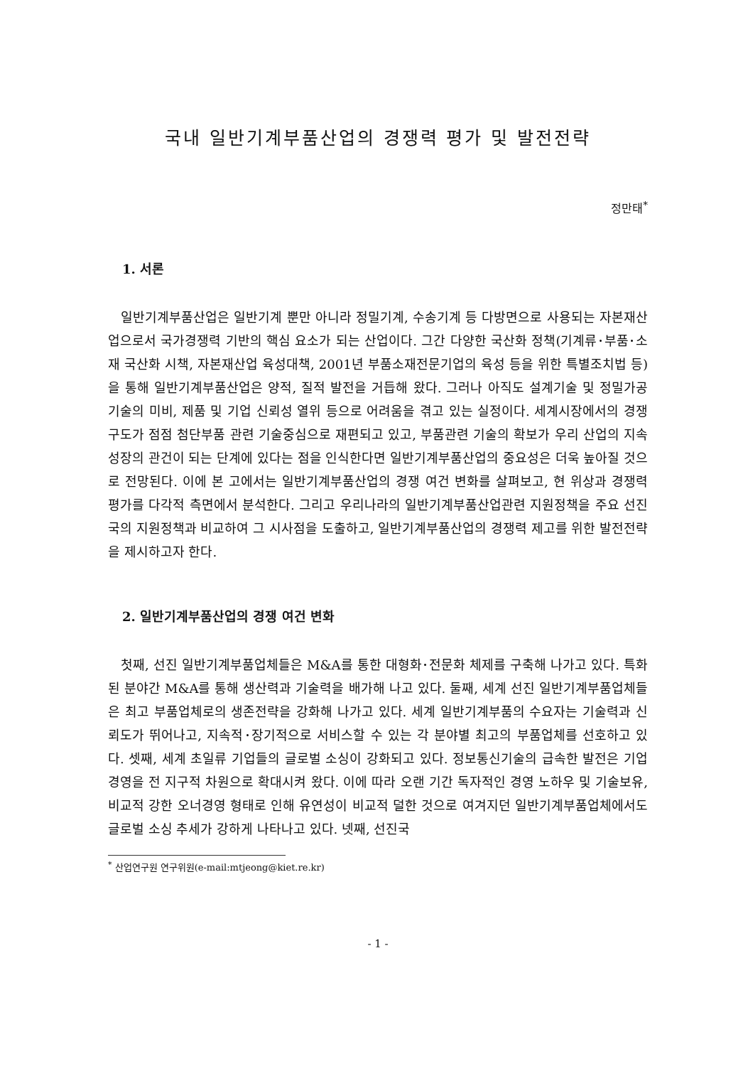국내 일반기계부품산업의 경쟁력 평가 및 발전전략
정만태<sup>*</sup>
1. 서론
일반기계부품산업은 일반기계 뿐만 아니라 정밀기계, 수송기계 등 다방면으로 사용되는 자본재산업으로서 국가경쟁력 기반의 핵심 요소가 되는 산업이다. 그간 다양한 국산화 정책(기계류･부품･소재 국산화 시책, 자본재산업 육성대책, 2001년 부품소재전문기업의 육성 등을 위한 특별조치법 등)을 통해 일반기계부품산업은 양적, 질적 발전을 거듭해 왔다. 그러나 아직도 설계기술 및 정밀가공기술의 미비, 제품 및 기업 신뢰성 열위 등으로 어려움을 겪고 있는 실정이다. 세계시장에서의 경쟁구도가 점점 첨단부품 관련 기술중심으로 재편되고 있고, 부품관련 기술의 확보가 우리 산업의 지속성장의 관건이 되는 단계에 있다는 점을 인식한다면 일반기계부품산업의 중요성은 더욱 높아질 것으로 전망된다. 이에 본 고에서는 일반기계부품산업의 경쟁 여건 변화를 살펴보고, 현 위상과 경쟁력 평가를 다각적 측면에서 분석한다. 그리고 우리나라의 일반기계부품산업관련 지원정책을 주요 선진국의 지원정책과 비교하여 그 시사점을 도출하고, 일반기계부품산업의 경쟁력 제고를 위한 발전전략을 제시하고자 한다.
2. 일반기계부품산업의 경쟁 여건 변화
첫째, 선진 일반기계부품업체들은 M&A를 통한 대형화･전문화 체제를 구축해 나가고 있다. 특화된 분야간 M&A를 통해 생산력과 기술력을 배가해 나고 있다. 둘째, 세계 선진 일반기계부품업체들은 최고 부품업체로의 생존전략을 강화해 나가고 있다. 세계 일반기계부품의 수요자는 기술력과 신뢰도가 뛰어나고, 지속적･장기적으로 서비스할 수 있는 각 분야별 최고의 부품업체를 선호하고 있다. 셋째, 세계 초일류 기업들의 글로벌 소싱이 강화되고 있다. 정보통신기술의 급속한 발전은 기업경영을 전 지구적 차원으로 확대시켜 왔다. 이에 따라 오랜 기간 독자적인 경영 노하우 및 기술보유, 비교적 강한 오너경영 형태로 인해 유연성이 비교적 덜한 것으로 여겨지던 일반기계부품업체에서도 글로벌 소싱 추세가 강하게 나타나고 있다. 넷째, 선진국
<sup>*</sup> 산업연구원 연구위원(e-mail:mtjeong@kiet.re.kr)
- 1 -